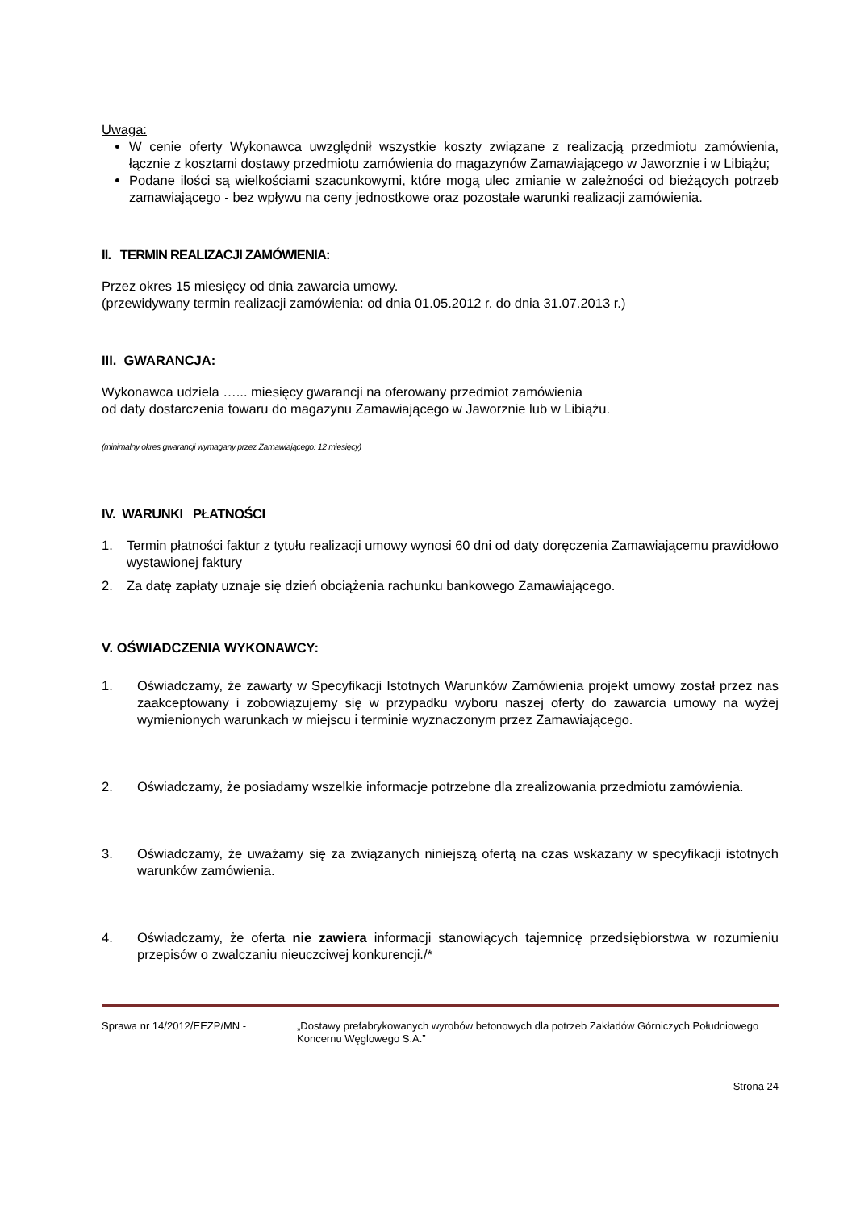Uwaga:
W cenie oferty Wykonawca uwzględnił wszystkie koszty związane z realizacją przedmiotu zamówienia, łącznie z kosztami dostawy przedmiotu zamówienia do magazynów Zamawiającego w Jaworznie i w Libiążu;
Podane ilości są wielkościami szacunkowymi, które mogą ulec zmianie w zależności od bieżących potrzeb zamawiającego - bez wpływu na ceny jednostkowe oraz pozostałe warunki realizacji zamówienia.
II. TERMIN REALIZACJI ZAMÓWIENIA:
Przez okres 15 miesięcy od dnia zawarcia umowy.
(przewidywany termin realizacji zamówienia: od dnia 01.05.2012 r. do dnia 31.07.2013 r.)
III. GWARANCJA:
Wykonawca udziela …... miesięcy gwarancji na oferowany przedmiot zamówienia
od daty dostarczenia towaru do magazynu Zamawiającego w Jaworznie lub w Libiążu.
(minimalny okres gwarancji wymagany przez Zamawiającego: 12 miesięcy)
IV. WARUNKI PŁATNOŚCI
1. Termin płatności faktur z tytułu realizacji umowy wynosi 60 dni od daty doręczenia Zamawiającemu prawidłowo wystawionej faktury
2. Za datę zapłaty uznaje się dzień obciążenia rachunku bankowego Zamawiającego.
V. OŚWIADCZENIA WYKONAWCY:
1. Oświadczamy, że zawarty w Specyfikacji Istotnych Warunków Zamówienia projekt umowy został przez nas zaakceptowany i zobowiązujemy się w przypadku wyboru naszej oferty do zawarcia umowy na wyżej wymienionych warunkach w miejscu i terminie wyznaczonym przez Zamawiającego.
2. Oświadczamy, że posiadamy wszelkie informacje potrzebne dla zrealizowania przedmiotu zamówienia.
3. Oświadczamy, że uważamy się za związanych niniejszą ofertą na czas wskazany w specyfikacji istotnych warunków zamówienia.
4. Oświadczamy, że oferta nie zawiera informacji stanowiących tajemnicę przedsiębiorstwa w rozumieniu przepisów o zwalczaniu nieuczciwej konkurencji./*
Sprawa nr 14/2012/EEZP/MN - „Dostawy prefabrykowanych wyrobów betonowych dla potrzeb Zakładów Górniczych Południowego Koncernu Węglowego S.A.”
Strona 24